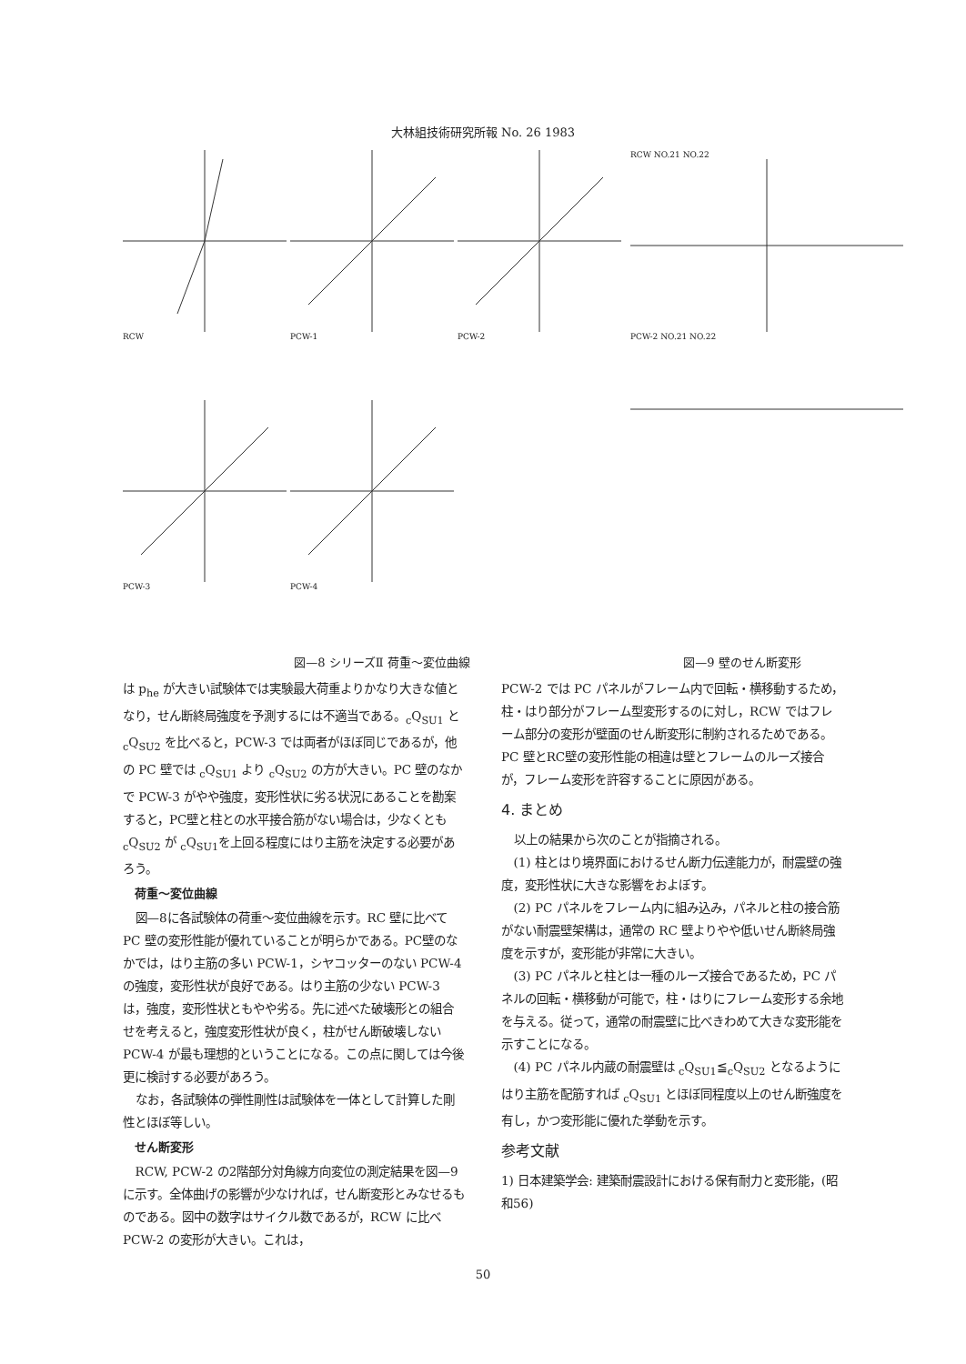大林組技術研究所報 No. 26 1983
RCW
PCW-1
PCW-2
PCW-3
PCW-4
RCW NO.21 NO.22
PCW-2 NO.21 NO.22
図—8 シリーズⅡ 荷重～変位曲線 図—9 壁のせん断変形
は p<sub>he</sub> が大きい試験体では実験最大荷重よりかなり大きな値となり，せん断終局強度を予測するには不適当である。<sub>c</sub>Q<sub>SU1</sub> と <sub>c</sub>Q<sub>SU2</sub> を比べると，PCW-3 では両者がほぼ同じであるが，他の PC 壁では <sub>c</sub>Q<sub>SU1</sub> より <sub>c</sub>Q<sub>SU2</sub> の方が大きい。PC 壁のなかで PCW-3 がやや強度，変形性状に劣る状況にあることを勘案すると，PC壁と柱との水平接合筋がない場合は，少なくとも <sub>c</sub>Q<sub>SU2</sub> が <sub>c</sub>Q<sub>SU1</sub>を上回る程度にはり主筋を決定する必要があろう。
荷重～変位曲線
図—8に各試験体の荷重～変位曲線を示す。RC 壁に比べて PC 壁の変形性能が優れていることが明らかである。PC壁のなかでは，はり主筋の多い PCW-1，シヤコッターのない PCW-4 の強度，変形性状が良好である。はり主筋の少ない PCW-3 は，強度，変形性状ともやや劣る。先に述べた破壊形との組合せを考えると，強度変形性状が良く，柱がせん断破壊しない PCW-4 が最も理想的ということになる。この点に関しては今後更に検討する必要があろう。
なお，各試験体の弾性剛性は試験体を一体として計算した剛性とほぼ等しい。
せん断変形
RCW, PCW-2 の2階部分対角線方向変位の測定結果を図—9に示す。全体曲げの影響が少なければ，せん断変形とみなせるものである。図中の数字はサイクル数であるが，RCW に比べ PCW-2 の変形が大きい。これは，
PCW-2 では PC パネルがフレーム内で回転・横移動するため，柱・はり部分がフレーム型変形するのに対し，RCW ではフレーム部分の変形が壁面のせん断変形に制約されるためである。PC 壁とRC壁の変形性能の相違は壁とフレームのルーズ接合が，フレーム変形を許容することに原因がある。
4. まとめ
以上の結果から次のことが指摘される。
(1) 柱とはり境界面におけるせん断力伝達能力が，耐震壁の強度，変形性状に大きな影響をおよぼす。
(2) PC パネルをフレーム内に組み込み，パネルと柱の接合筋がない耐震壁架構は，通常の RC 壁よりやや低いせん断終局強度を示すが，変形能が非常に大きい。
(3) PC パネルと柱とは一種のルーズ接合であるため，PC パネルの回転・横移動が可能で，柱・はりにフレーム変形する余地を与える。従って，通常の耐震壁に比べきわめて大きな変形能を示すことになる。
(4) PC パネル内蔵の耐震壁は <sub>c</sub>Q<sub>SU1</sub>≦<sub>c</sub>Q<sub>SU2</sub> となるようにはり主筋を配筋すれば <sub>c</sub>Q<sub>SU1</sub> とほぼ同程度以上のせん断強度を有し，かつ変形能に優れた挙動を示す。
参考文献
1) 日本建築学会: 建築耐震設計における保有耐力と変形能，(昭和56)
50